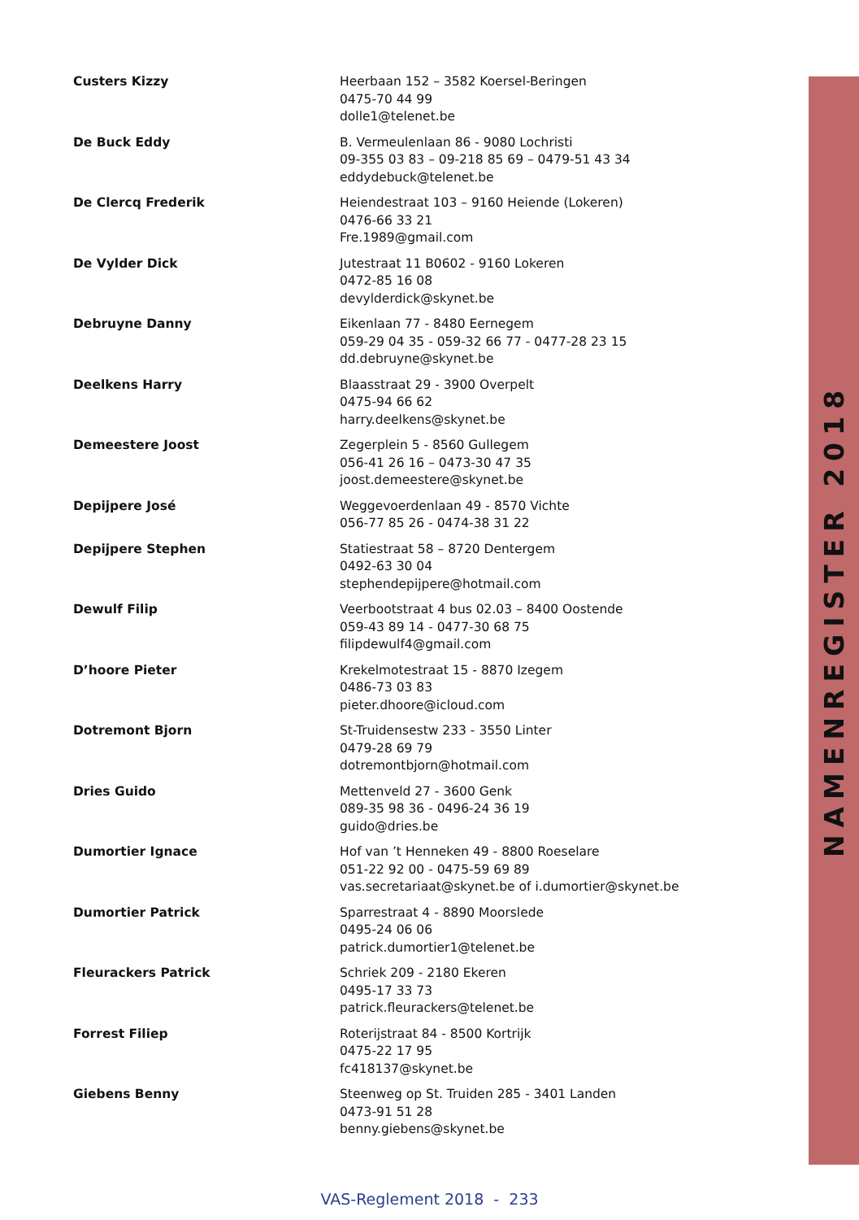NAMENREGISTER 2018
| Custers Kizzy | Heerbaan 152 – 3582 Koersel-Beringen 0475-70 44 99 dolle1@telenet.be |
| De Buck Eddy | B. Vermeulenlaan 86 - 9080 Lochristi 09-355 03 83 – 09-218 85 69 – 0479-51 43 34 eddydebuck@telenet.be |
| De Clercq Frederik | Heiendestraat 103 – 9160 Heiende (Lokeren) 0476-66 33 21 Fre.1989@gmail.com |
| De Vylder Dick | Jutestraat 11 B0602 - 9160 Lokeren 0472-85 16 08 devylderdick@skynet.be |
| Debruyne Danny | Eikenlaan 77 - 8480 Eernegem 059-29 04 35 - 059-32 66 77 - 0477-28 23 15 dd.debruyne@skynet.be |
| Deelkens Harry | Blaasstraat 29 - 3900 Overpelt 0475-94 66 62 harry.deelkens@skynet.be |
| Demeestere Joost | Zegerplein 5 - 8560 Gullegem 056-41 26 16 – 0473-30 47 35 joost.demeestere@skynet.be |
| Depijpere José | Weggevoerdenlaan 49 - 8570 Vichte 056-77 85 26 - 0474-38 31 22 |
| Depijpere Stephen | Statiestraat 58 – 8720 Dentergem 0492-63 30 04 stephendepijpere@hotmail.com |
| Dewulf Filip | Veerbootstraat 4 bus 02.03 – 8400 Oostende 059-43 89 14 - 0477-30 68 75 filipdewulf4@gmail.com |
| D’hoore Pieter | Krekelmotestraat 15 - 8870 Izegem 0486-73 03 83 pieter.dhoore@icloud.com |
| Dotremont Bjorn | St-Truidensestw 233 - 3550 Linter 0479-28 69 79 dotremontbjorn@hotmail.com |
| Dries Guido | Mettenveld 27 - 3600 Genk 089-35 98 36 - 0496-24 36 19 guido@dries.be |
| Dumortier Ignace | Hof van ’t Henneken 49 - 8800 Roeselare 051-22 92 00 - 0475-59 69 89 vas.secretariaat@skynet.be of i.dumortier@skynet.be |
| Dumortier Patrick | Sparrestraat 4 - 8890 Moorslede 0495-24 06 06 patrick.dumortier1@telenet.be |
| Fleurackers Patrick | Schriek 209 - 2180 Ekeren 0495-17 33 73 patrick.fleurackers@telenet.be |
| Forrest Filiep | Roterijstraat 84 - 8500 Kortrijk 0475-22 17 95 fc418137@skynet.be |
| Giebens Benny | Steenweg op St. Truiden 285 - 3401 Landen 0473-91 51 28 benny.giebens@skynet.be |
VAS-Reglement 2018 - 233